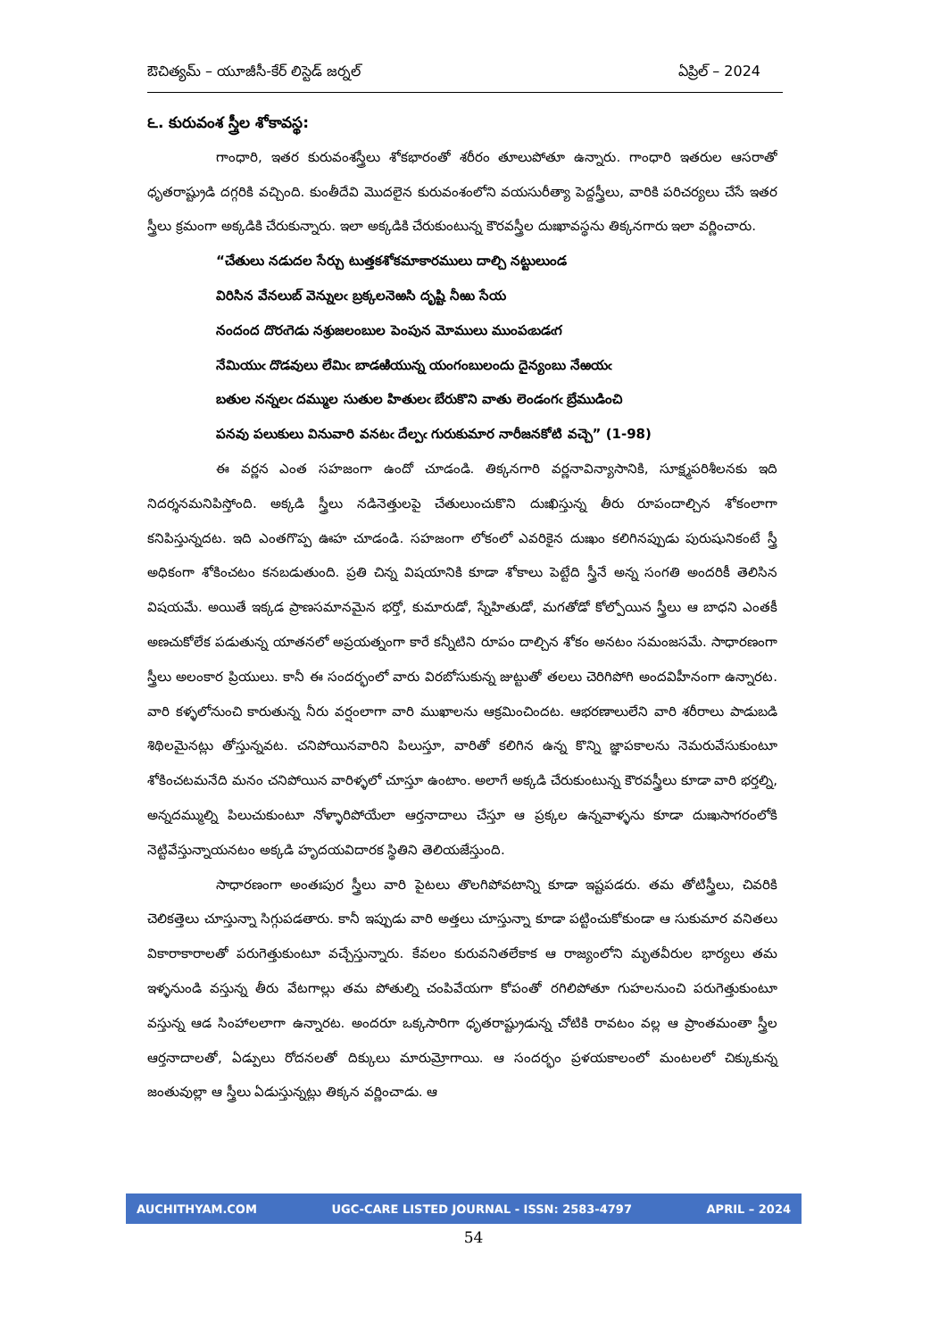ఔచిత్యమ్ – యూజీసీ-కేర్ లిస్టెడ్ జర్నల్ ఏప్రిల్ – 2024
౬. కురువంశ స్త్రీల శోకావస్థ:
గాంధారి, ఇతర కురువంశస్త్రీలు శోకభారంతో శరీరం తూలుపోతూ ఉన్నారు. గాంధారి ఇతరుల ఆసరాతో ధృతరాష్ట్రుడి దగ్గరికి వచ్చింది. కుంతీదేవి మొదలైన కురువంశంలోని వయసురీత్యా పెద్దస్త్రీలు, వారికి పరిచర్యలు చేసే ఇతర స్త్రీలు క్రమంగా అక్కడికి చేరుకున్నారు. ఇలా అక్కడికి చేరుకుంటున్న కౌరవస్త్రీల దుఃఖావస్థను తిక్కనగారు ఇలా వర్ణించారు.
“చేతులు నడుదల సేర్చు టుత్తకశోకమాకారములు దాల్చి నట్టులుండ
విరిసిన వేనలుబ్ వెన్నులఁ బ్రక్కలనెఱసి దృష్టి నీఱు సేయ
నందంద దొరఁగెడు నశ్రుజలంబుల పెంపున మోములు ముంపఁబడఁగ
నేమియుఁ దొడవులు లేమిఁ బాడఱియున్న యంగంబులందు దైన్యంబు నేఱయఁ
బతుల నన్నలఁ దమ్ముల సుతుల హితులఁ బేరుకొని వాతు లెండంగఁ బ్రేముడించి
పనవు పలుకులు వినువారి వనటఁ దేల్పఁ గురుకుమార నారీజనకోటి వచ్చె” (1-98)
ఈ వర్ణన ఎంత సహజంగా ఉందో చూడండి. తిక్కనగారి వర్ణనావిన్యాసానికి, సూక్ష్మపరిశీలనకు ఇది నిదర్శనమనిపిస్తోంది. అక్కడి స్త్రీలు నడినెత్తులపై చేతులుంచుకొని దుఃఖిస్తున్న తీరు రూపందాల్చిన శోకంలాగా కనిపిస్తున్నదట. ఇది ఎంతగొప్ప ఊహ చూడండి. సహజంగా లోకంలో ఎవరికైన దుఃఖం కలిగినప్పుడు పురుషునికంటే స్త్రీ అధికంగా శోకించటం కనబడుతుంది. ప్రతి చిన్న విషయానికి కూడా శోకాలు పెట్టేది స్త్రీనే అన్న సంగతి అందరికీ తెలిసిన విషయమే. అయితే ఇక్కడ ప్రాణసమానమైన భర్తో, కుమారుడో, స్నేహితుడో, మగతోడో కోల్పోయిన స్త్రీలు ఆ బాధని ఎంతకీ అణచుకోలేక పడుతున్న యాతనలో అప్రయత్నంగా కారే కన్నీటిని రూపం దాల్చిన శోకం అనటం సమంజసమే. సాధారణంగా స్త్రీలు అలంకార ప్రియులు. కానీ ఈ సందర్భంలో వారు విరబోసుకున్న జుట్టుతో తలలు చెరిగిపోగి అందవిహీనంగా ఉన్నారట. వారి కళ్ళలోనుంచి కారుతున్న నీరు వర్షంలాగా వారి ముఖాలను ఆక్రమించిందట. ఆభరణాలులేని వారి శరీరాలు పాడుబడి శిథిలమైనట్లు తోస్తున్నవట. చనిపోయినవారిని పిలుస్తూ, వారితో కలిగిన ఉన్న కొన్ని జ్ఞాపకాలను నెమరువేసుకుంటూ శోకించటమనేది మనం చనిపోయిన వారిళ్ళలో చూస్తూ ఉంటాం. అలాగే అక్కడి చేరుకుంటున్న కౌరవస్త్రీలు కూడా వారి భర్తల్ని, అన్నదమ్ముల్ని పిలుచుకుంటూ నోళ్ళారిపోయేలా ఆర్తనాదాలు చేస్తూ ఆ ప్రక్కల ఉన్నవాళ్ళను కూడా దుఃఖసాగరంలోకి నెట్టివేస్తున్నాయనటం అక్కడి హృదయవిదారక స్థితిని తెలియజేస్తుంది.
సాధారణంగా అంతఃపుర స్త్రీలు వారి పైటలు తొలగిపోవటాన్ని కూడా ఇష్టపడరు. తమ తోటిస్త్రీలు, చివరికి చెలికత్తెలు చూస్తున్నా సిగ్గుపడతారు. కానీ ఇప్పుడు వారి అత్తలు చూస్తున్నా కూడా పట్టించుకోకుండా ఆ సుకుమార వనితలు వికారాకారాలతో పరుగెత్తుకుంటూ వచ్చేస్తున్నారు. కేవలం కురువనితలేకాక ఆ రాజ్యంలోని మృతవీరుల భార్యలు తమ ఇళ్ళనుండి వస్తున్న తీరు వేటగాల్లు తమ పోతుల్ని చంపివేయగా కోపంతో రగిలిపోతూ గుహలనుంచి పరుగెత్తుకుంటూ వస్తున్న ఆడ సింహాలలాగా ఉన్నారట. అందరూ ఒక్కసారిగా ధృతరాష్ట్రుడున్న చోటికి రావటం వల్ల ఆ ప్రాంతమంతా స్త్రీల ఆర్తనాదాలతో, ఏడ్పులు రోదనలతో దిక్కులు మారుమ్రోగాయి. ఆ సందర్భం ప్రళయకాలంలో మంటలలో చిక్కుకున్న జంతువుల్లా ఆ స్త్రీలు ఏడుస్తున్నట్లు తిక్కన వర్ణించాడు. ఆ
AUCHITHYAM.COM UGC-CARE LISTED JOURNAL - ISSN: 2583-4797 APRIL – 2024
54